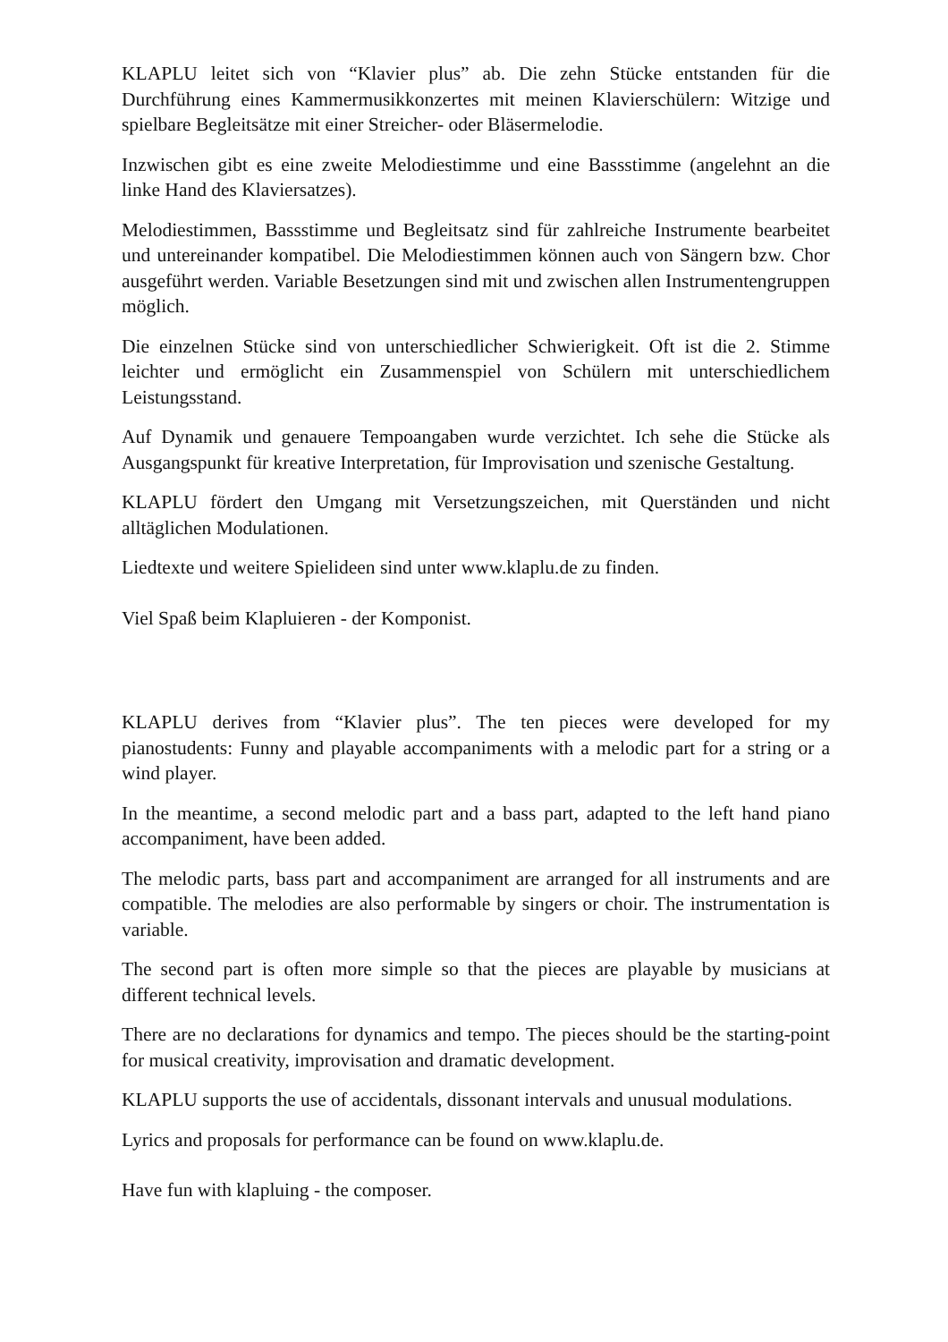KLAPLU leitet sich von “Klavier plus” ab. Die zehn Stücke entstanden für die Durchführung eines Kammermusikkonzertes mit meinen Klavierschülern: Witzige und spielbare Begleitsätze mit einer Streicher- oder Bläsermelodie.
Inzwischen gibt es eine zweite Melodiestimme und eine Bassstimme (angelehnt an die linke Hand des Klaviersatzes).
Melodiestimmen, Bassstimme und Begleitsatz sind für zahlreiche Instrumente bearbeitet und untereinander kompatibel. Die Melodiestimmen können auch von Sängern bzw. Chor ausgeführt werden. Variable Besetzungen sind mit und zwischen allen Instrumentengruppen möglich.
Die einzelnen Stücke sind von unterschiedlicher Schwierigkeit. Oft ist die 2. Stimme leichter und ermöglicht ein Zusammenspiel von Schülern mit unterschiedlichem Leistungsstand.
Auf Dynamik und genauere Tempoangaben wurde verzichtet. Ich sehe die Stücke als Ausgangspunkt für kreative Interpretation, für Improvisation und szenische Gestaltung.
KLAPLU fördert den Umgang mit Versetzungszeichen, mit Querständen und nicht alltäglichen Modulationen.
Liedtexte und weitere Spielideen sind unter www.klaplu.de zu finden.
Viel Spaß beim Klapluieren - der Komponist.
KLAPLU derives from “Klavier plus”. The ten pieces were developed for my pianostudents: Funny and playable accompaniments with a melodic part for a string or a wind player.
In the meantime, a second melodic part and a bass part, adapted to the left hand piano accompaniment, have been added.
The melodic parts, bass part and accompaniment are arranged for all instruments and are compatible. The melodies are also performable by singers or choir. The instrumentation is variable.
The second part is often more simple so that the pieces are playable by musicians at different technical levels.
There are no declarations for dynamics and tempo. The pieces should be the starting-point for musical creativity, improvisation and dramatic development.
KLAPLU supports the use of accidentals, dissonant intervals and unusual modulations.
Lyrics and proposals for performance can be found on www.klaplu.de.
Have fun with klapluing - the composer.